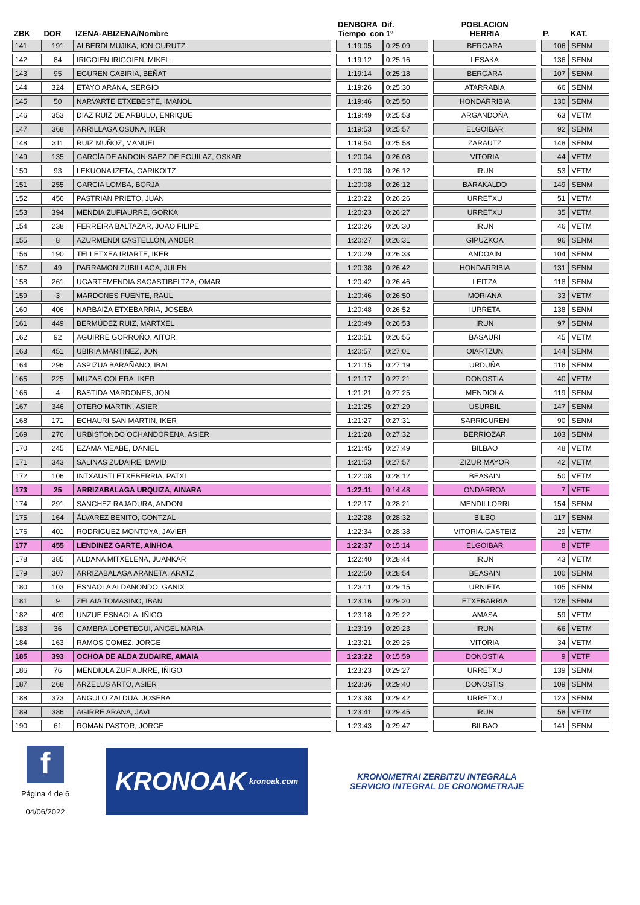| ZBK | DOR | IZENA-ABIZENA/Nombre | | DENBORA Dif. Tiempo con 1º | | | POBLACION HERRIA | | P. | KAT. |
| --- | --- | --- | --- | --- | --- | --- | --- | --- | --- | --- |
| 141 | 191 | ALBERDI MUJIKA, ION GURUTZ | | 1:19:05 | 0:25:09 | | BERGARA | | 106 | SENM |
| 142 | 84 | IRIGOIEN IRIGOIEN, MIKEL | | 1:19:12 | 0:25:16 | | LESAKA | | 136 | SENM |
| 143 | 95 | EGUREN GABIRIA, BEÑAT | | 1:19:14 | 0:25:18 | | BERGARA | | 107 | SENM |
| 144 | 324 | ETAYO ARANA, SERGIO | | 1:19:26 | 0:25:30 | | ATARRABIA | | 66 | SENM |
| 145 | 50 | NARVARTE ETXEBESTE, IMANOL | | 1:19:46 | 0:25:50 | | HONDARRIBIA | | 130 | SENM |
| 146 | 353 | DIAZ RUIZ DE ARBULO, ENRIQUE | | 1:19:49 | 0:25:53 | | ARGANDOÑA | | 63 | VETM |
| 147 | 368 | ARRILLAGA OSUNA, IKER | | 1:19:53 | 0:25:57 | | ELGOIBAR | | 92 | SENM |
| 148 | 311 | RUIZ MUÑOZ, MANUEL | | 1:19:54 | 0:25:58 | | ZARAUTZ | | 148 | SENM |
| 149 | 135 | GARCÍA DE ANDOIN SAEZ DE EGUILAZ, OSKAR | | 1:20:04 | 0:26:08 | | VITORIA | | 44 | VETM |
| 150 | 93 | LEKUONA IZETA, GARIKOITZ | | 1:20:08 | 0:26:12 | | IRUN | | 53 | VETM |
| 151 | 255 | GARCIA LOMBA, BORJA | | 1:20:08 | 0:26:12 | | BARAKALDO | | 149 | SENM |
| 152 | 456 | PASTRIAN PRIETO, JUAN | | 1:20:22 | 0:26:26 | | URRETXU | | 51 | VETM |
| 153 | 394 | MENDIA ZUFIAURRE, GORKA | | 1:20:23 | 0:26:27 | | URRETXU | | 35 | VETM |
| 154 | 238 | FERREIRA BALTAZAR, JOAO FILIPE | | 1:20:26 | 0:26:30 | | IRUN | | 46 | VETM |
| 155 | 8 | AZURMENDI CASTELLÓN, ANDER | | 1:20:27 | 0:26:31 | | GIPUZKOA | | 96 | SENM |
| 156 | 190 | TELLETXEA IRIARTE, IKER | | 1:20:29 | 0:26:33 | | ANDOAIN | | 104 | SENM |
| 157 | 49 | PARRAMON ZUBILLAGA, JULEN | | 1:20:38 | 0:26:42 | | HONDARRIBIA | | 131 | SENM |
| 158 | 261 | UGARTEMENDIA SAGASTIBELTZA, OMAR | | 1:20:42 | 0:26:46 | | LEITZA | | 118 | SENM |
| 159 | 3 | MARDONES FUENTE, RAUL | | 1:20:46 | 0:26:50 | | MORIANA | | 33 | VETM |
| 160 | 406 | NARBAIZA ETXEBARRIA, JOSEBA | | 1:20:48 | 0:26:52 | | IURRETA | | 138 | SENM |
| 161 | 449 | BERMÚDEZ RUIZ, MARTXEL | | 1:20:49 | 0:26:53 | | IRUN | | 97 | SENM |
| 162 | 92 | AGUIRRE GORROÑO, AITOR | | 1:20:51 | 0:26:55 | | BASAURI | | 45 | VETM |
| 163 | 451 | UBIRIA MARTINEZ, JON | | 1:20:57 | 0:27:01 | | OIARTZUN | | 144 | SENM |
| 164 | 296 | ASPIZUA BARAÑANO, IBAI | | 1:21:15 | 0:27:19 | | URDUÑA | | 116 | SENM |
| 165 | 225 | MUZAS COLERA, IKER | | 1:21:17 | 0:27:21 | | DONOSTIA | | 40 | VETM |
| 166 | 4 | BASTIDA MARDONES, JON | | 1:21:21 | 0:27:25 | | MENDIOLA | | 119 | SENM |
| 167 | 346 | OTERO MARTIN, ASIER | | 1:21:25 | 0:27:29 | | USURBIL | | 147 | SENM |
| 168 | 171 | ECHAURI SAN MARTIN, IKER | | 1:21:27 | 0:27:31 | | SARRIGUREN | | 90 | SENM |
| 169 | 276 | URBISTONDO OCHANDORENA, ASIER | | 1:21:28 | 0:27:32 | | BERRIOZAR | | 103 | SENM |
| 170 | 245 | EZAMA MEABE, DANIEL | | 1:21:45 | 0:27:49 | | BILBAO | | 48 | VETM |
| 171 | 343 | SALINAS ZUDAIRE, DAVID | | 1:21:53 | 0:27:57 | | ZIZUR MAYOR | | 42 | VETM |
| 172 | 106 | INTXAUSTI ETXEBERRIA, PATXI | | 1:22:08 | 0:28:12 | | BEASAIN | | 50 | VETM |
| 173 | 25 | ARRIZABALAGA URQUIZA, AINARA | | 1:22:11 | 0:14:48 | | ONDARROA | | 7 | VETF |
| 174 | 291 | SANCHEZ RAJADURA, ANDONI | | 1:22:17 | 0:28:21 | | MENDILLORRI | | 154 | SENM |
| 175 | 164 | ÁLVAREZ BENITO, GONTZAL | | 1:22:28 | 0:28:32 | | BILBO | | 117 | SENM |
| 176 | 401 | RODRIGUEZ MONTOYA, JAVIER | | 1:22:34 | 0:28:38 | | VITORIA-GASTEIZ | | 29 | VETM |
| 177 | 455 | LENDINEZ GARTE, AINHOA | | 1:22:37 | 0:15:14 | | ELGOIBAR | | 8 | VETF |
| 178 | 385 | ALDANA MITXELENA, JUANKAR | | 1:22:40 | 0:28:44 | | IRUN | | 43 | VETM |
| 179 | 307 | ARRIZABALAGA ARANETA, ARATZ | | 1:22:50 | 0:28:54 | | BEASAIN | | 100 | SENM |
| 180 | 103 | ESNAOLA ALDANONDO, GANIX | | 1:23:11 | 0:29:15 | | URNIETA | | 105 | SENM |
| 181 | 9 | ZELAIA TOMASINO, IBAN | | 1:23:16 | 0:29:20 | | ETXEBARRIA | | 126 | SENM |
| 182 | 409 | UNZUE ESNAOLA, IÑIGO | | 1:23:18 | 0:29:22 | | AMASA | | 59 | VETM |
| 183 | 36 | CAMBRA LOPETEGUI, ANGEL MARIA | | 1:23:19 | 0:29:23 | | IRUN | | 66 | VETM |
| 184 | 163 | RAMOS GOMEZ, JORGE | | 1:23:21 | 0:29:25 | | VITORIA | | 34 | VETM |
| 185 | 393 | OCHOA DE ALDA ZUDAIRE, AMAIA | | 1:23:22 | 0:15:59 | | DONOSTIA | | 9 | VETF |
| 186 | 76 | MENDIOLA ZUFIAURRE, IÑIGO | | 1:23:23 | 0:29:27 | | URRETXU | | 139 | SENM |
| 187 | 268 | ARZELUS ARTO, ASIER | | 1:23:36 | 0:29:40 | | DONOSTIS | | 109 | SENM |
| 188 | 373 | ANGULO ZALDUA, JOSEBA | | 1:23:38 | 0:29:42 | | URRETXU | | 123 | SENM |
| 189 | 386 | AGIRRE ARANA, JAVI | | 1:23:41 | 0:29:45 | | IRUN | | 58 | VETM |
| 190 | 61 | ROMAN PASTOR, JORGE | | 1:23:43 | 0:29:47 | | BILBAO | | 141 | SENM |
f
Página 4 de 6
04/06/2022
KRONOAK kronoak.com
KRONOMETRAI ZERBITZU INTEGRALA
SERVICIO INTEGRAL DE CRONOMETRAJE